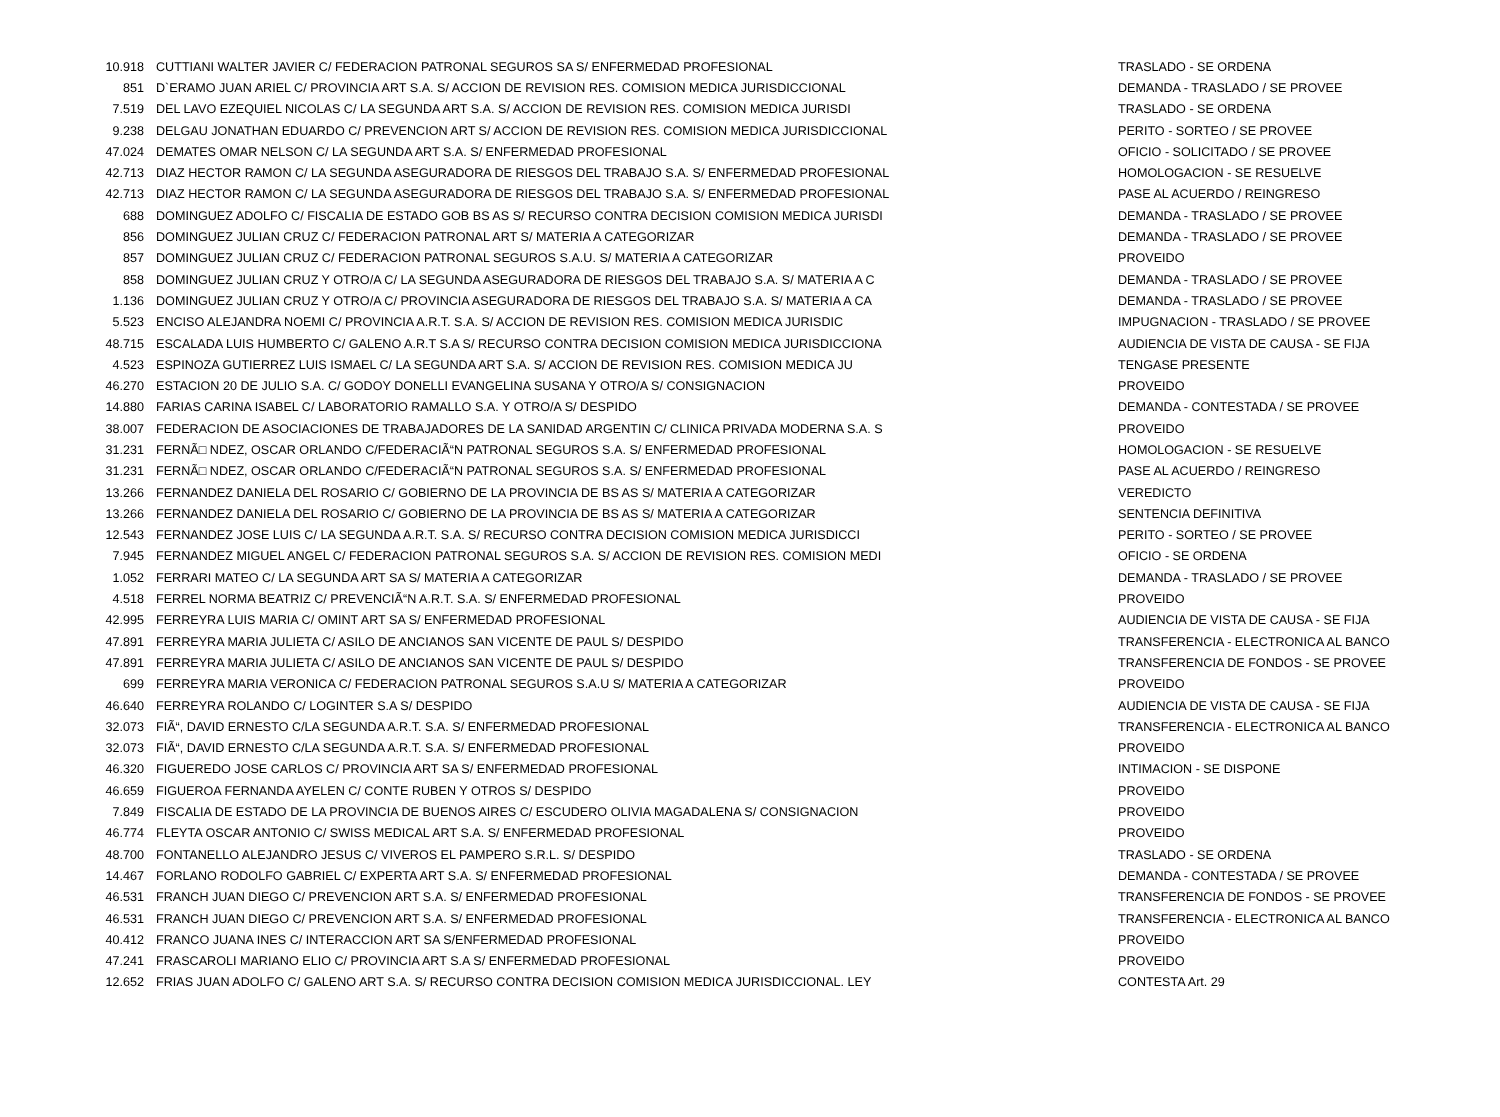| 10.918 | CUTTIANI WALTER JAVIER C/ FEDERACION PATRONAL SEGUROS SA S/ ENFERMEDAD PROFESIONAL | TRASLADO - SE ORDENA |
| 851 | D`ERAMO JUAN ARIEL C/ PROVINCIA ART S.A. S/ ACCION DE REVISION RES. COMISION MEDICA JURISDICCIONAL | DEMANDA - TRASLADO / SE PROVEE |
| 7.519 | DEL LAVO EZEQUIEL NICOLAS C/ LA SEGUNDA ART S.A. S/ ACCION DE REVISION RES. COMISION MEDICA JURISDI | TRASLADO - SE ORDENA |
| 9.238 | DELGAU JONATHAN EDUARDO C/ PREVENCION ART S/ ACCION DE REVISION RES. COMISION MEDICA JURISDICCIONAL | PERITO - SORTEO / SE PROVEE |
| 47.024 | DEMATES OMAR NELSON C/ LA SEGUNDA ART S.A. S/ ENFERMEDAD PROFESIONAL | OFICIO - SOLICITADO / SE PROVEE |
| 42.713 | DIAZ HECTOR RAMON C/ LA SEGUNDA ASEGURADORA DE RIESGOS DEL TRABAJO S.A. S/ ENFERMEDAD PROFESIONAL | HOMOLOGACION - SE RESUELVE |
| 42.713 | DIAZ HECTOR RAMON C/ LA SEGUNDA ASEGURADORA DE RIESGOS DEL TRABAJO S.A. S/ ENFERMEDAD PROFESIONAL | PASE AL ACUERDO / REINGRESO |
| 688 | DOMINGUEZ ADOLFO C/ FISCALIA DE ESTADO GOB BS AS S/ RECURSO CONTRA DECISION COMISION MEDICA JURISDI | DEMANDA - TRASLADO / SE PROVEE |
| 856 | DOMINGUEZ JULIAN CRUZ C/ FEDERACION PATRONAL ART S/ MATERIA A CATEGORIZAR | DEMANDA - TRASLADO / SE PROVEE |
| 857 | DOMINGUEZ JULIAN CRUZ C/ FEDERACION PATRONAL SEGUROS S.A.U. S/ MATERIA A CATEGORIZAR | PROVEIDO |
| 858 | DOMINGUEZ JULIAN CRUZ Y OTRO/A C/ LA SEGUNDA ASEGURADORA DE RIESGOS DEL TRABAJO S.A. S/ MATERIA A C | DEMANDA - TRASLADO / SE PROVEE |
| 1.136 | DOMINGUEZ JULIAN CRUZ Y OTRO/A C/ PROVINCIA ASEGURADORA DE RIESGOS DEL TRABAJO S.A. S/ MATERIA A CA | DEMANDA - TRASLADO / SE PROVEE |
| 5.523 | ENCISO ALEJANDRA NOEMI C/ PROVINCIA A.R.T. S.A. S/ ACCION DE REVISION RES. COMISION MEDICA JURISDIC | IMPUGNACION - TRASLADO / SE PROVEE |
| 48.715 | ESCALADA LUIS HUMBERTO C/ GALENO A.R.T S.A S/ RECURSO CONTRA DECISION COMISION MEDICA JURISDICCIONA | AUDIENCIA DE VISTA DE CAUSA - SE FIJA |
| 4.523 | ESPINOZA GUTIERREZ LUIS ISMAEL C/ LA SEGUNDA ART S.A. S/ ACCION DE REVISION RES. COMISION MEDICA JU | TENGASE PRESENTE |
| 46.270 | ESTACION 20 DE JULIO S.A. C/ GODOY DONELLI EVANGELINA SUSANA Y OTRO/A S/ CONSIGNACION | PROVEIDO |
| 14.880 | FARIAS CARINA ISABEL C/ LABORATORIO RAMALLO S.A. Y OTRO/A S/ DESPIDO | DEMANDA - CONTESTADA / SE PROVEE |
| 38.007 | FEDERACION DE ASOCIACIONES DE TRABAJADORES DE LA SANIDAD ARGENTIN C/ CLINICA PRIVADA MODERNA S.A. S | PROVEIDO |
| 31.231 | FERNÃ□ NDEZ, OSCAR ORLANDO C/FEDERACIÃ“N PATRONAL SEGUROS S.A. S/ ENFERMEDAD PROFESIONAL | HOMOLOGACION - SE RESUELVE |
| 31.231 | FERNÃ□ NDEZ, OSCAR ORLANDO C/FEDERACIÃ“N PATRONAL SEGUROS S.A. S/ ENFERMEDAD PROFESIONAL | PASE AL ACUERDO / REINGRESO |
| 13.266 | FERNANDEZ DANIELA DEL ROSARIO C/ GOBIERNO DE LA PROVINCIA DE BS AS S/ MATERIA A CATEGORIZAR | VEREDICTO |
| 13.266 | FERNANDEZ DANIELA DEL ROSARIO C/ GOBIERNO DE LA PROVINCIA DE BS AS S/ MATERIA A CATEGORIZAR | SENTENCIA DEFINITIVA |
| 12.543 | FERNANDEZ JOSE LUIS C/ LA SEGUNDA A.R.T. S.A. S/ RECURSO CONTRA DECISION COMISION MEDICA JURISDICCI | PERITO - SORTEO / SE PROVEE |
| 7.945 | FERNANDEZ MIGUEL ANGEL C/ FEDERACION PATRONAL SEGUROS S.A. S/ ACCION DE REVISION RES. COMISION MEDI | OFICIO - SE ORDENA |
| 1.052 | FERRARI MATEO C/ LA SEGUNDA ART SA S/ MATERIA A CATEGORIZAR | DEMANDA - TRASLADO / SE PROVEE |
| 4.518 | FERREL NORMA BEATRIZ C/ PREVENCIÃ“N A.R.T. S.A. S/ ENFERMEDAD PROFESIONAL | PROVEIDO |
| 42.995 | FERREYRA LUIS MARIA C/ OMINT ART SA S/ ENFERMEDAD PROFESIONAL | AUDIENCIA DE VISTA DE CAUSA - SE FIJA |
| 47.891 | FERREYRA MARIA JULIETA C/ ASILO DE ANCIANOS SAN VICENTE DE PAUL S/ DESPIDO | TRANSFERENCIA - ELECTRONICA AL BANCO |
| 47.891 | FERREYRA MARIA JULIETA C/ ASILO DE ANCIANOS SAN VICENTE DE PAUL S/ DESPIDO | TRANSFERENCIA DE FONDOS - SE PROVEE |
| 699 | FERREYRA MARIA VERONICA C/ FEDERACION PATRONAL SEGUROS S.A.U S/ MATERIA A CATEGORIZAR | PROVEIDO |
| 46.640 | FERREYRA ROLANDO C/ LOGINTER S.A S/ DESPIDO | AUDIENCIA DE VISTA DE CAUSA - SE FIJA |
| 32.073 | FIÃ“, DAVID ERNESTO C/LA SEGUNDA A.R.T. S.A. S/ ENFERMEDAD PROFESIONAL | TRANSFERENCIA - ELECTRONICA AL BANCO |
| 32.073 | FIÃ“, DAVID ERNESTO C/LA SEGUNDA A.R.T. S.A. S/ ENFERMEDAD PROFESIONAL | PROVEIDO |
| 46.320 | FIGUEREDO JOSE CARLOS C/ PROVINCIA ART SA S/ ENFERMEDAD PROFESIONAL | INTIMACION - SE DISPONE |
| 46.659 | FIGUEROA FERNANDA AYELEN C/ CONTE RUBEN Y OTROS S/ DESPIDO | PROVEIDO |
| 7.849 | FISCALIA DE ESTADO DE LA PROVINCIA DE BUENOS AIRES C/ ESCUDERO OLIVIA MAGADALENA S/ CONSIGNACION | PROVEIDO |
| 46.774 | FLEYTA OSCAR ANTONIO C/ SWISS MEDICAL ART S.A. S/ ENFERMEDAD PROFESIONAL | PROVEIDO |
| 48.700 | FONTANELLO ALEJANDRO JESUS C/ VIVEROS EL PAMPERO S.R.L. S/ DESPIDO | TRASLADO - SE ORDENA |
| 14.467 | FORLANO RODOLFO GABRIEL C/ EXPERTA ART S.A. S/ ENFERMEDAD PROFESIONAL | DEMANDA - CONTESTADA / SE PROVEE |
| 46.531 | FRANCH JUAN DIEGO C/ PREVENCION ART S.A. S/ ENFERMEDAD PROFESIONAL | TRANSFERENCIA DE FONDOS - SE PROVEE |
| 46.531 | FRANCH JUAN DIEGO C/ PREVENCION ART S.A. S/ ENFERMEDAD PROFESIONAL | TRANSFERENCIA - ELECTRONICA AL BANCO |
| 40.412 | FRANCO JUANA INES C/ INTERACCION ART SA S/ENFERMEDAD PROFESIONAL | PROVEIDO |
| 47.241 | FRASCAROLI MARIANO ELIO C/ PROVINCIA ART S.A S/ ENFERMEDAD PROFESIONAL | PROVEIDO |
| 12.652 | FRIAS JUAN ADOLFO C/ GALENO ART S.A. S/ RECURSO CONTRA DECISION COMISION MEDICA JURISDICCIONAL. LEY | CONTESTA Art. 29 |